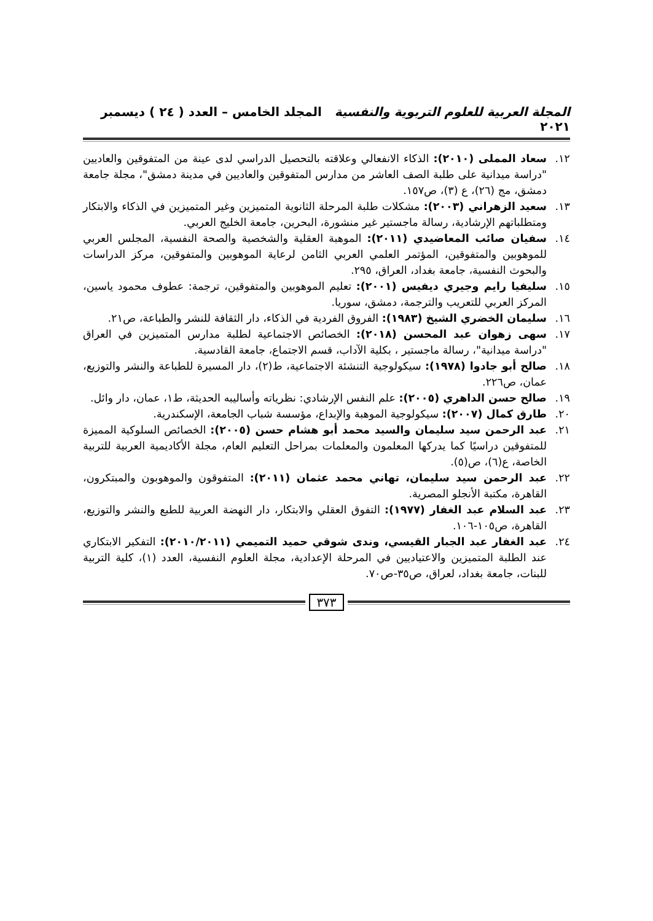المجلة العربية للعلوم التربوية والنفسية المجلد الخامس – العدد ( ٢٤ ) ديسمبر ٢٠٢١
١٢. سعاد المملى (٢٠١٠): الذكاء الانفعالي وعلاقته بالتحصيل الدراسي لدى عينة من المتفوقين والعاديين "دراسة ميدانية على طلبة الصف العاشر من مدارس المتفوقين والعاديين في مدينة دمشق"، مجلة جامعة دمشق، مج (٢٦)، ع (٣)، ص١٥٧.
١٣. سعيد الزهراني (٢٠٠٣): مشكلات طلبة المرحلة الثانوية المتميزين وغير المتميزين في الذكاء والابتكار ومتطلباتهم الإرشادية، رسالة ماجستير غير منشورة، البحرين، جامعة الخليج العربي.
١٤. سفيان صائب المعاضيدي (٢٠١١): الموهبة العقلية والشخصية والصحة النفسية، المجلس العربي للموهوبين والمتفوقين، المؤتمر العلمي العربي الثامن لرعاية الموهوبين والمتفوقين، مركز الدراسات والبحوث النفسية، جامعة بغداد، العراق، ٢٩٥.
١٥. سليفيا رايم وجيري ديفيس (٢٠٠١): تعليم الموهوبين والمتفوقين، ترجمة: عطوف محمود ياسين، المركز العربي للتعريب والترجمة، دمشق، سوريا.
١٦. سليمان الخضري الشيخ (١٩٨٣): الفروق الفردية في الذكاء، دار الثقافة للنشر والطباعة، ص٢١.
١٧. سهى زهوان عبد المحسن (٢٠١٨): الخصائص الاجتماعية لطلبة مدارس المتميزين في العراق "دراسة ميدانية"، رسالة ماجستير ، بكلية الآداب، قسم الاجتماع، جامعة القادسية.
١٨. صالح أبو جادوا (١٩٧٨): سيكولوجية التنشئة الاجتماعية، ط(٢)، دار المسيرة للطباعة والنشر والتوزيع، عمان، ص٢٢٦.
١٩. صالح حسن الداهري (٢٠٠٥): علم النفس الإرشادي: نظرياته وأساليبه الحديثة، ط١، عمان، دار وائل.
٢٠. طارق كمال (٢٠٠٧): سيكولوجية الموهبة والإبداع، مؤسسة شباب الجامعة، الإسكندرية.
٢١. عبد الرحمن سيد سليمان والسيد محمد أبو هشام حسن (٢٠٠٥): الخصائص السلوكية المميزة للمتفوقين دراسيًا كما يدركها المعلمون والمعلمات بمراحل التعليم العام، مجلة الأكاديمية العربية للتربية الخاصة، ع(٦)، ص(٥).
٢٢. عبد الرحمن سيد سليمان، تهاني محمد عثمان (٢٠١١): المتفوقون والموهوبون والمبتكرون، القاهرة، مكتبة الأنجلو المصرية.
٢٣. عبد السلام عبد الغفار (١٩٧٧): التفوق العقلي والابتكار، دار النهضة العربية للطبع والنشر والتوزيع، القاهرة، ص١٠٥-١٠٦.
٢٤. عبد الغفار عبد الجبار القيسي، وندى شوقي حميد التميمي (٢٠١٠/٢٠١١): التفكير الابتكاري عند الطلبة المتميزين والاعتياديين في المرحلة الإعدادية، مجلة العلوم النفسية، العدد (١)، كلية التربية للبنات، جامعة بغداد، لعراق، ص٣٥-ص٧٠.
٣٧٣